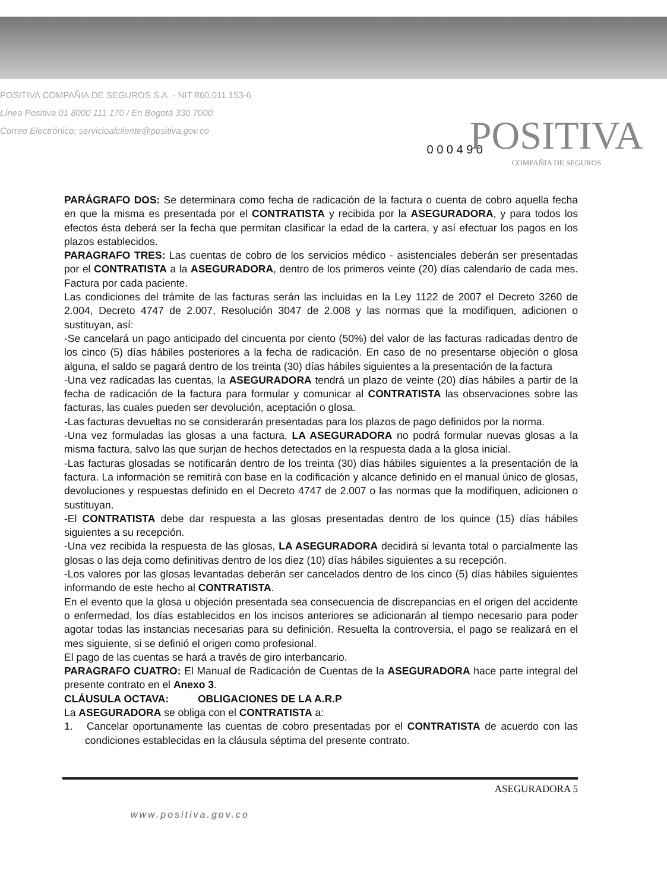POSITIVA COMPAÑIA DE SEGUROS S.A. - NIT 860.011.153-6
Línea Positiva 01 8000 111 170 / En Bogotá 330 7000
Correo Electrónico: servicioalcliente@positiva.gov.co
0 0 0 4 9 0
POSITIVA
COMPAÑIA DE SEGUROS
PARÁGRAFO DOS: Se determinara como fecha de radicación de la factura o cuenta de cobro aquella fecha en que la misma es presentada por el CONTRATISTA y recibida por la ASEGURADORA, y para todos los efectos ésta deberá ser la fecha que permitan clasificar la edad de la cartera, y así efectuar los pagos en los plazos establecidos.
PARAGRAFO TRES: Las cuentas de cobro de los servicios médico - asistenciales deberán ser presentadas por el CONTRATISTA a la ASEGURADORA, dentro de los primeros veinte (20) días calendario de cada mes. Factura por cada paciente.
Las condiciones del trámite de las facturas serán las incluidas en la Ley 1122 de 2007 el Decreto 3260 de 2.004, Decreto 4747 de 2.007, Resolución 3047 de 2.008 y las normas que la modifiquen, adicionen o sustituyan, así:
-Se cancelará un pago anticipado del cincuenta por ciento (50%) del valor de las facturas radicadas dentro de los cinco (5) días hábiles posteriores a la fecha de radicación. En caso de no presentarse objeción o glosa alguna, el saldo se pagará dentro de los treinta (30) días hábiles siguientes a la presentación de la factura
-Una vez radicadas las cuentas, la ASEGURADORA tendrá un plazo de veinte (20) días hábiles a partir de la fecha de radicación de la factura para formular y comunicar al CONTRATISTA las observaciones sobre las facturas, las cuales pueden ser devolución, aceptación o glosa.
-Las facturas devueltas no se considerarán presentadas para los plazos de pago definidos por la norma.
-Una vez formuladas las glosas a una factura, LA ASEGURADORA no podrá formular nuevas glosas a la misma factura, salvo las que surjan de hechos detectados en la respuesta dada a la glosa inicial.
-Las facturas glosadas se notificarán dentro de los treinta (30) días hábiles siguientes a la presentación de la factura. La información se remitirá con base en la codificación y alcance definido en el manual único de glosas, devoluciones y respuestas definido en el Decreto 4747 de 2.007 o las normas que la modifiquen, adicionen o sustituyan.
-El CONTRATISTA debe dar respuesta a las glosas presentadas dentro de los quince (15) días hábiles siguientes a su recepción.
-Una vez recibida la respuesta de las glosas, LA ASEGURADORA decidirá si levanta total o parcialmente las glosas o las deja como definitivas dentro de los diez (10) días hábiles siguientes a su recepción.
-Los valores por las glosas levantadas deberán ser cancelados dentro de los cinco (5) días hábiles siguientes informando de este hecho al CONTRATISTA.
En el evento que la glosa u objeción presentada sea consecuencia de discrepancias en el origen del accidente o enfermedad, los días establecidos en los incisos anteriores se adicionarán al tiempo necesario para poder agotar todas las instancias necesarias para su definición. Resuelta la controversia, el pago se realizará en el mes siguiente, si se definió el origen como profesional.
El pago de las cuentas se hará a través de giro interbancario.
PARAGRAFO CUATRO: El Manual de Radicación de Cuentas de la ASEGURADORA hace parte integral del presente contrato en el Anexo 3.
CLÁUSULA OCTAVA: OBLIGACIONES DE LA A.R.P
La ASEGURADORA se obliga con el CONTRATISTA a:
1. Cancelar oportunamente las cuentas de cobro presentadas por el CONTRATISTA de acuerdo con las condiciones establecidas en la cláusula séptima del presente contrato.
ASEGURADORA 5
www.positiva.gov.co